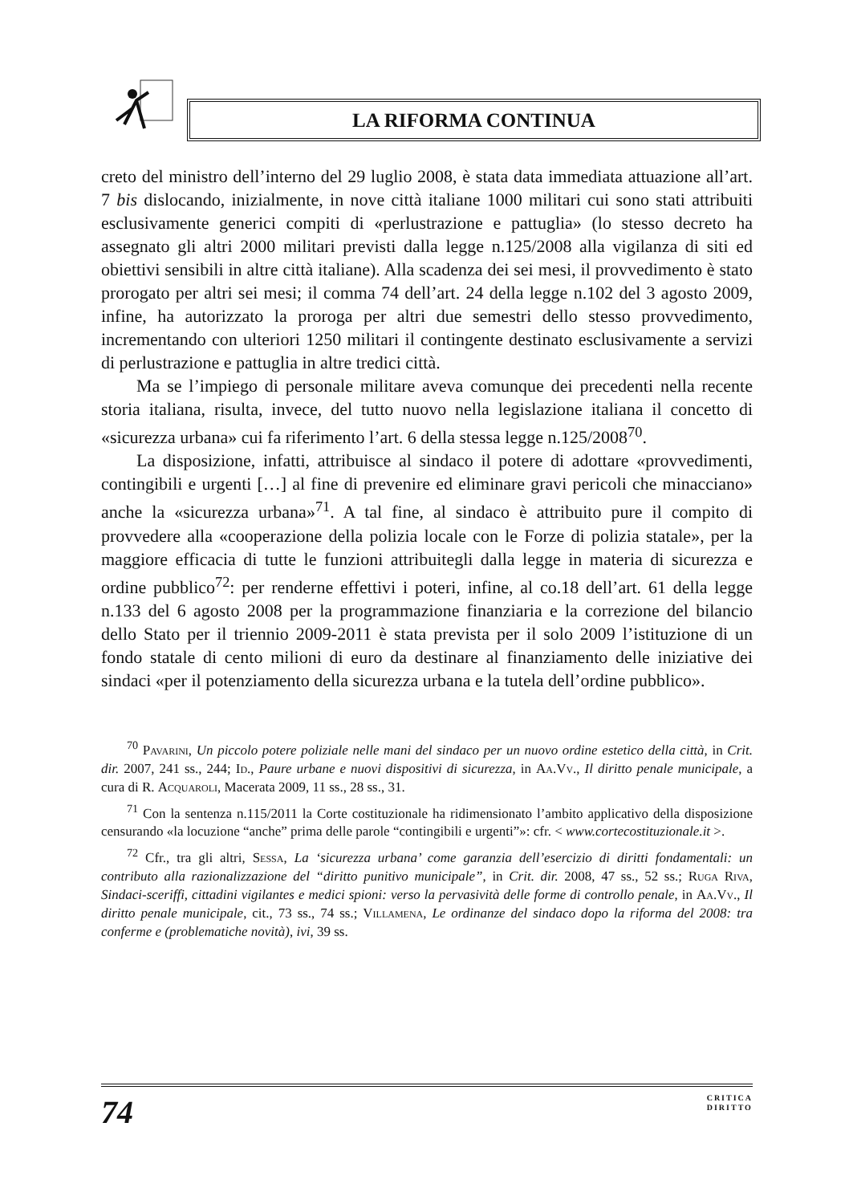LA RIFORMA CONTINUA
creto del ministro dell’interno del 29 luglio 2008, è stata data immediata attuazione all’art. 7 bis dislocando, inizialmente, in nove città italiane 1000 militari cui sono stati attribuiti esclusivamente generici compiti di «perlustrazione e pattuglia» (lo stesso decreto ha assegnato gli altri 2000 militari previsti dalla legge n.125/2008 alla vigilanza di siti ed obiettivi sensibili in altre città italiane). Alla scadenza dei sei mesi, il provvedimento è stato prorogato per altri sei mesi; il comma 74 dell’art. 24 della legge n.102 del 3 agosto 2009, infine, ha autorizzato la proroga per altri due semestri dello stesso provvedimento, incrementando con ulteriori 1250 militari il contingente destinato esclusivamente a servizi di perlustrazione e pattuglia in altre tredici città.
Ma se l’impiego di personale militare aveva comunque dei precedenti nella recente storia italiana, risulta, invece, del tutto nuovo nella legislazione italiana il concetto di «sicurezza urbana» cui fa riferimento l’art. 6 della stessa legge n.125/2008<sup>70</sup>.
La disposizione, infatti, attribuisce al sindaco il potere di adottare «provvedimenti, contingibili e urgenti […] al fine di prevenire ed eliminare gravi pericoli che minacciano» anche la «sicurezza urbana»<sup>71</sup>. A tal fine, al sindaco è attribuito pure il compito di provvedere alla «cooperazione della polizia locale con le Forze di polizia statale», per la maggiore efficacia di tutte le funzioni attribuitegli dalla legge in materia di sicurezza e ordine pubblico<sup>72</sup>: per renderne effettivi i poteri, infine, al co.18 dell’art. 61 della legge n.133 del 6 agosto 2008 per la programmazione finanziaria e la correzione del bilancio dello Stato per il triennio 2009-2011 è stata prevista per il solo 2009 l’istituzione di un fondo statale di cento milioni di euro da destinare al finanziamento delle iniziative dei sindaci «per il potenziamento della sicurezza urbana e la tutela dell’ordine pubblico».
<sup>70</sup> Pavarini, Un piccolo potere poliziale nelle mani del sindaco per un nuovo ordine estetico della città, in Crit. dir. 2007, 241 ss., 244; Id., Paure urbane e nuovi dispositivi di sicurezza, in Aa.Vv., Il diritto penale municipale, a cura di R. Acquaroli, Macerata 2009, 11 ss., 28 ss., 31.
<sup>71</sup> Con la sentenza n.115/2011 la Corte costituzionale ha ridimensionato l’ambito applicativo della disposizione censurando «la locuzione “anche” prima delle parole “contingibili e urgenti”»: cfr. < www.cortecostituzionale.it >.
<sup>72</sup> Cfr., tra gli altri, Sessa, La ‘sicurezza urbana’ come garanzia dell’esercizio di diritti fondamentali: un contributo alla razionalizzazione del “diritto punitivo municipale”, in Crit. dir. 2008, 47 ss., 52 ss.; Ruga Riva, Sindaci-sceriffi, cittadini vigilantes e medici spioni: verso la pervasività delle forme di controllo penale, in Aa.Vv., Il diritto penale municipale, cit., 73 ss., 74 ss.; Villamena, Le ordinanze del sindaco dopo la riforma del 2008: tra conferme e (problematiche novità), ivi, 39 ss.
74 CRITICA
DIRITTO